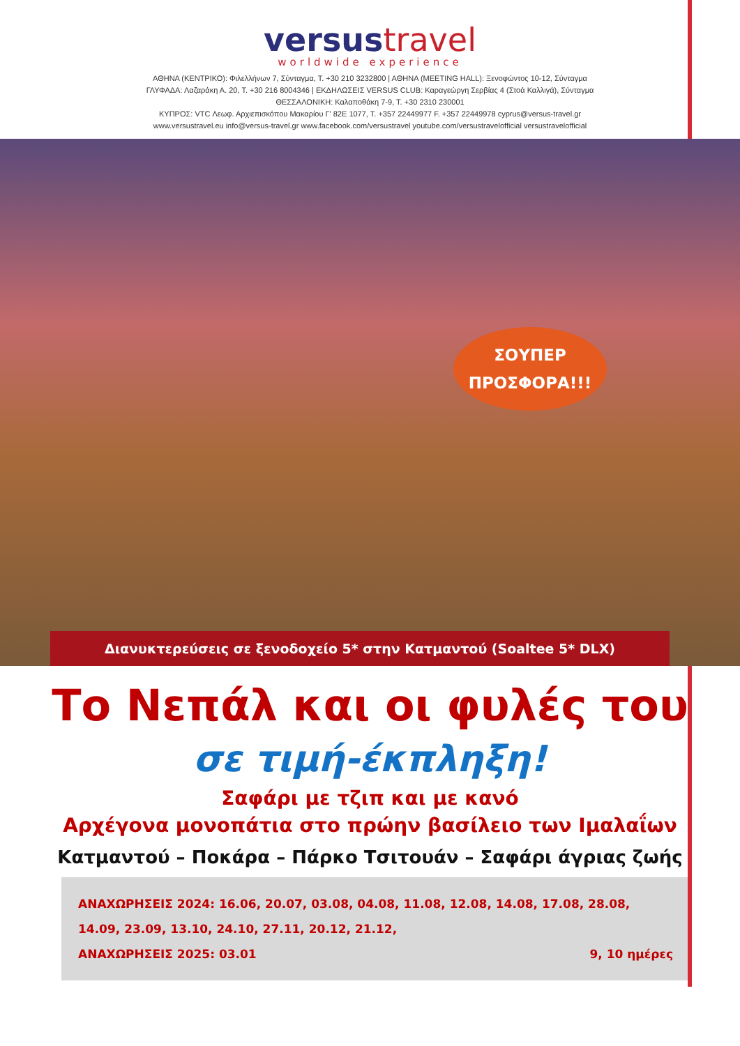versustravel
worldwide experience
ΑΘΗΝΑ (ΚΕΝΤΡΙΚΟ): Φιλελλήνων 7, Σύνταγμα, Τ. +30 210 3232800 | ΑΘΗΝΑ (MEETING HALL): Ξενοφώντος 10-12, Σύνταγμα
ΓΛΥΦΑΔΑ: Λαζαράκη Α. 20, Τ. +30 216 8004346 | ΕΚΔΗΛΩΣΕΙΣ VERSUS CLUB: Καραγεώργη Σερβίας 4 (Στοά Καλλιγά), Σύνταγμα
ΘΕΣΣΑΛΟΝΙΚΗ: Καλαποθάκη 7-9, Τ. +30 2310 230001
ΚΥΠΡΟΣ: VTC Λεωφ. Αρχιεπισκόπου Μακαρίου Γ' 82Ε 1077, Τ. +357 22449977 F. +357 22449978 cyprus@versus-travel.gr
www.versustravel.eu info@versus-travel.gr www.facebook.com/versustravel youtube.com/versustravelofficial versustravelofficial
ΣΟΥΠΕΡ
ΠΡΟΣΦΟΡΑ!!!
Διανυκτερεύσεις σε ξενοδοχείο 5* στην Κατμαντού (Soaltee 5* DLX)
Το Νεπάλ και οι φυλές του
σε τιμή-έκπληξη!
Σαφάρι με τζιπ και με κανό
Αρχέγονα μονοπάτια στο πρώην βασίλειο των Ιμαλαΐων
Κατμαντού – Ποκάρα – Πάρκο Τσιτουάν – Σαφάρι άγριας ζωής
ΑΝΑΧΩΡΗΣΕΙΣ 2024: 16.06, 20.07, 03.08, 04.08, 11.08, 12.08, 14.08, 17.08, 28.08, 14.09, 23.09, 13.10, 24.10, 27.11, 20.12, 21.12,
9, 10 ημέρες ΑΝΑΧΩΡΗΣΕΙΣ 2025: 03.01